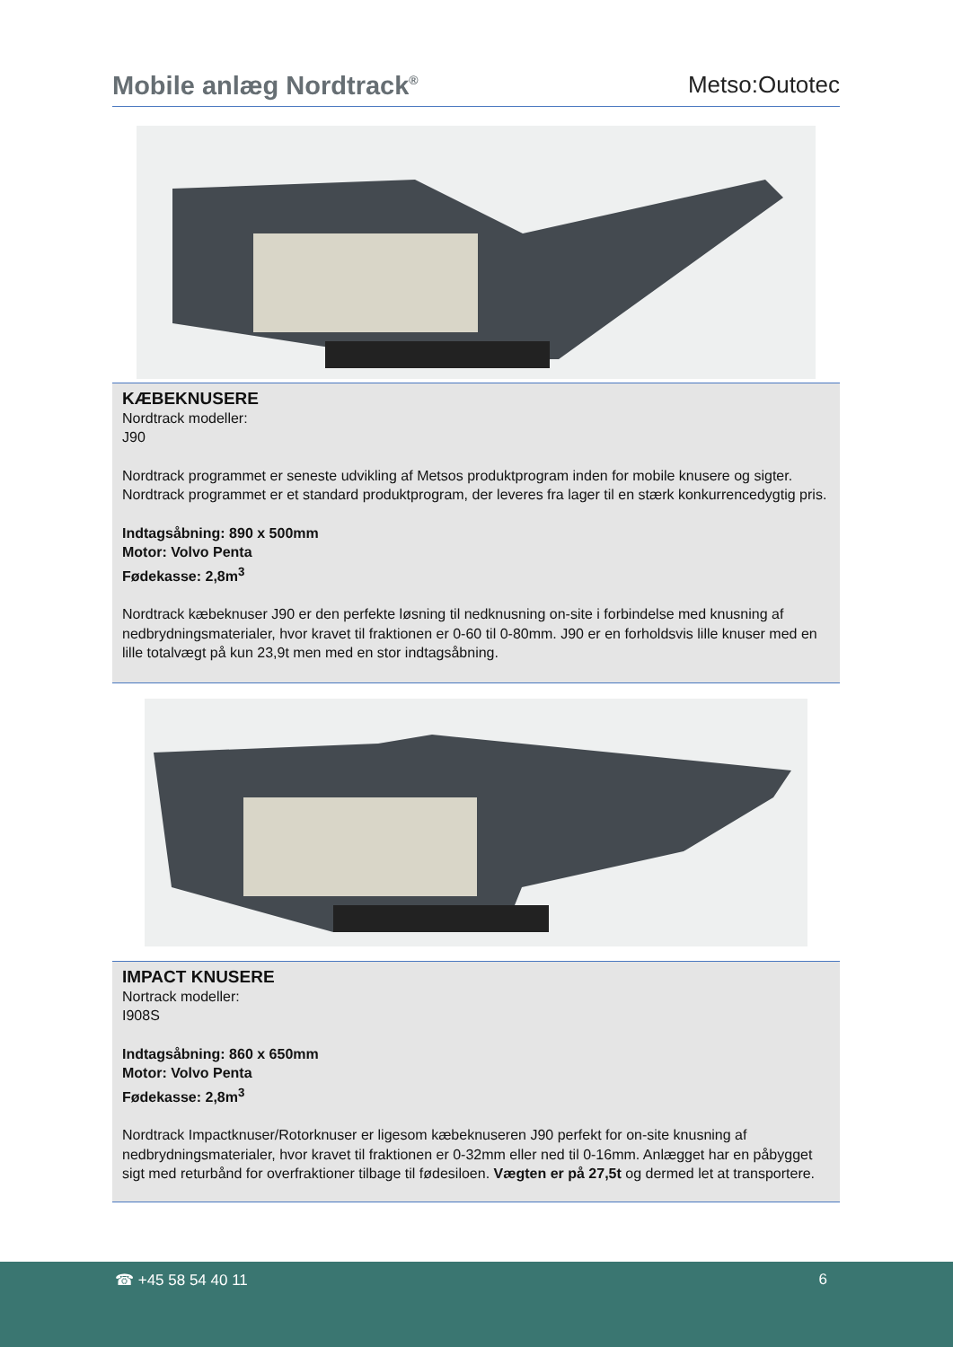Mobile anlæg Nordtrack<sup>®</sup>
Metso:Outotec
KÆBEKNUSERE
Nordtrack modeller:
J90
Nordtrack programmet er seneste udvikling af Metsos produktprogram inden for mobile knusere og sigter. Nordtrack programmet er et standard produktprogram, der leveres fra lager til en stærk konkurrencedygtig pris.
Indtagsåbning: 890 x 500mm
Motor: Volvo Penta
Fødekasse: 2,8m<sup>3</sup>
Nordtrack kæbeknuser J90 er den perfekte løsning til nedknusning on-site i forbindelse med knusning af nedbrydningsmaterialer, hvor kravet til fraktionen er 0-60 til 0-80mm. J90 er en forholdsvis lille knuser med en lille totalvægt på kun 23,9t men med en stor indtagsåbning.
IMPACT KNUSERE
Nortrack modeller:
I908S
Indtagsåbning: 860 x 650mm
Motor: Volvo Penta
Fødekasse: 2,8m<sup>3</sup>
Nordtrack Impactknuser/Rotorknuser er ligesom kæbeknuseren J90 perfekt for on-site knusning af nedbrydningsmaterialer, hvor kravet til fraktionen er 0-32mm eller ned til 0-16mm. Anlægget har en påbygget sigt med returbånd for overfraktioner tilbage til fødesiloen. Vægten er på 27,5t og dermed let at transportere.
☎ +45 58 54 40 11 6